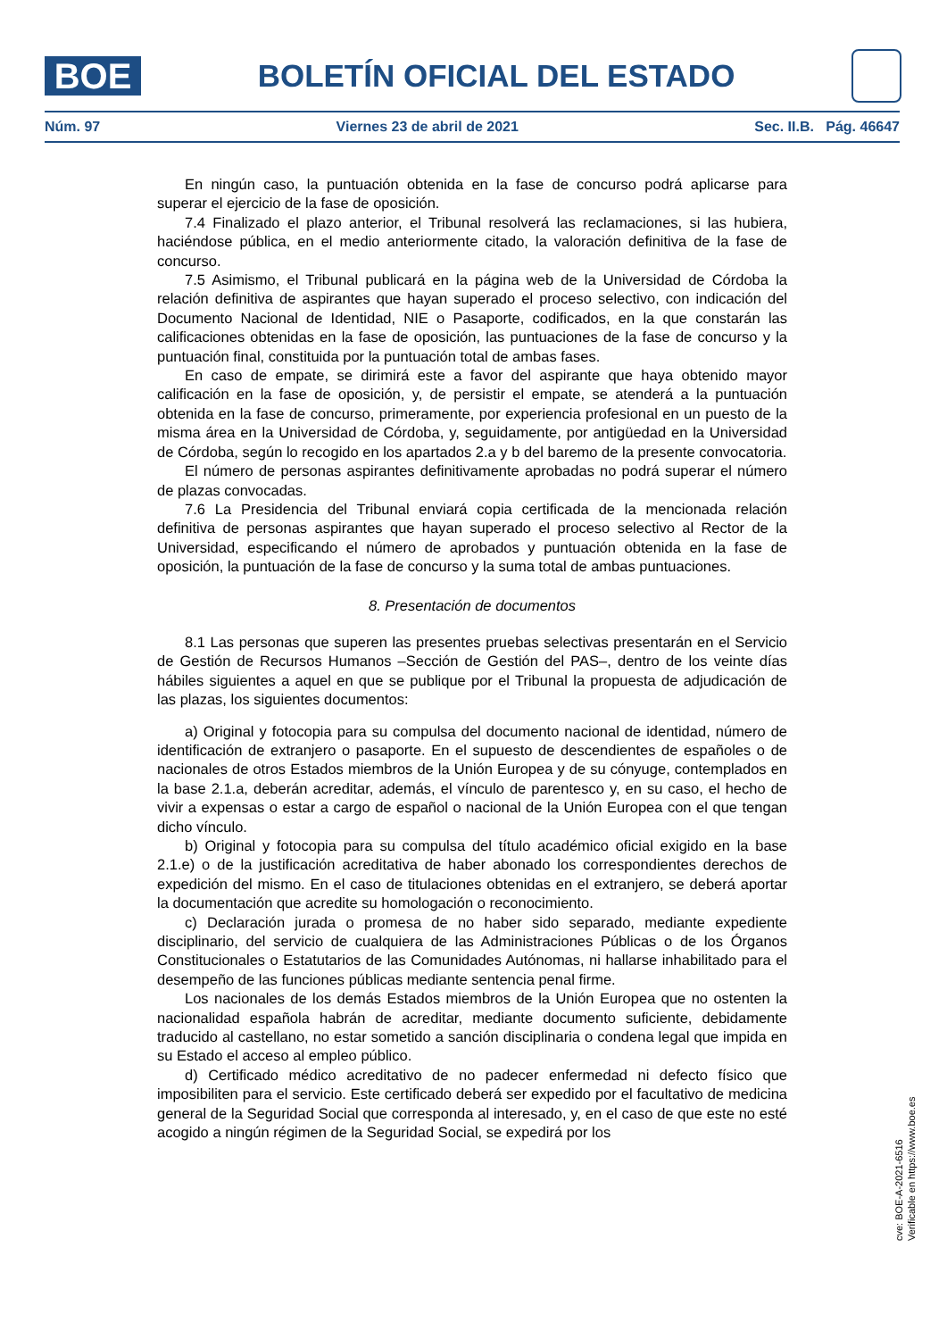BOE
BOLETÍN OFICIAL DEL ESTADO
Núm. 97 Viernes 23 de abril de 2021 Sec. II.B. Pág. 46647
En ningún caso, la puntuación obtenida en la fase de concurso podrá aplicarse para superar el ejercicio de la fase de oposición.
7.4 Finalizado el plazo anterior, el Tribunal resolverá las reclamaciones, si las hubiera, haciéndose pública, en el medio anteriormente citado, la valoración definitiva de la fase de concurso.
7.5 Asimismo, el Tribunal publicará en la página web de la Universidad de Córdoba la relación definitiva de aspirantes que hayan superado el proceso selectivo, con indicación del Documento Nacional de Identidad, NIE o Pasaporte, codificados, en la que constarán las calificaciones obtenidas en la fase de oposición, las puntuaciones de la fase de concurso y la puntuación final, constituida por la puntuación total de ambas fases.
En caso de empate, se dirimirá este a favor del aspirante que haya obtenido mayor calificación en la fase de oposición, y, de persistir el empate, se atenderá a la puntuación obtenida en la fase de concurso, primeramente, por experiencia profesional en un puesto de la misma área en la Universidad de Córdoba, y, seguidamente, por antigüedad en la Universidad de Córdoba, según lo recogido en los apartados 2.a y b del baremo de la presente convocatoria.
El número de personas aspirantes definitivamente aprobadas no podrá superar el número de plazas convocadas.
7.6 La Presidencia del Tribunal enviará copia certificada de la mencionada relación definitiva de personas aspirantes que hayan superado el proceso selectivo al Rector de la Universidad, especificando el número de aprobados y puntuación obtenida en la fase de oposición, la puntuación de la fase de concurso y la suma total de ambas puntuaciones.
8. Presentación de documentos
8.1 Las personas que superen las presentes pruebas selectivas presentarán en el Servicio de Gestión de Recursos Humanos –Sección de Gestión del PAS–, dentro de los veinte días hábiles siguientes a aquel en que se publique por el Tribunal la propuesta de adjudicación de las plazas, los siguientes documentos:
a) Original y fotocopia para su compulsa del documento nacional de identidad, número de identificación de extranjero o pasaporte. En el supuesto de descendientes de españoles o de nacionales de otros Estados miembros de la Unión Europea y de su cónyuge, contemplados en la base 2.1.a, deberán acreditar, además, el vínculo de parentesco y, en su caso, el hecho de vivir a expensas o estar a cargo de español o nacional de la Unión Europea con el que tengan dicho vínculo.
b) Original y fotocopia para su compulsa del título académico oficial exigido en la base 2.1.e) o de la justificación acreditativa de haber abonado los correspondientes derechos de expedición del mismo. En el caso de titulaciones obtenidas en el extranjero, se deberá aportar la documentación que acredite su homologación o reconocimiento.
c) Declaración jurada o promesa de no haber sido separado, mediante expediente disciplinario, del servicio de cualquiera de las Administraciones Públicas o de los Órganos Constitucionales o Estatutarios de las Comunidades Autónomas, ni hallarse inhabilitado para el desempeño de las funciones públicas mediante sentencia penal firme.
Los nacionales de los demás Estados miembros de la Unión Europea que no ostenten la nacionalidad española habrán de acreditar, mediante documento suficiente, debidamente traducido al castellano, no estar sometido a sanción disciplinaria o condena legal que impida en su Estado el acceso al empleo público.
d) Certificado médico acreditativo de no padecer enfermedad ni defecto físico que imposibiliten para el servicio. Este certificado deberá ser expedido por el facultativo de medicina general de la Seguridad Social que corresponda al interesado, y, en el caso de que este no esté acogido a ningún régimen de la Seguridad Social, se expedirá por los
cve: BOE-A-2021-6516
Verificable en https://www.boe.es